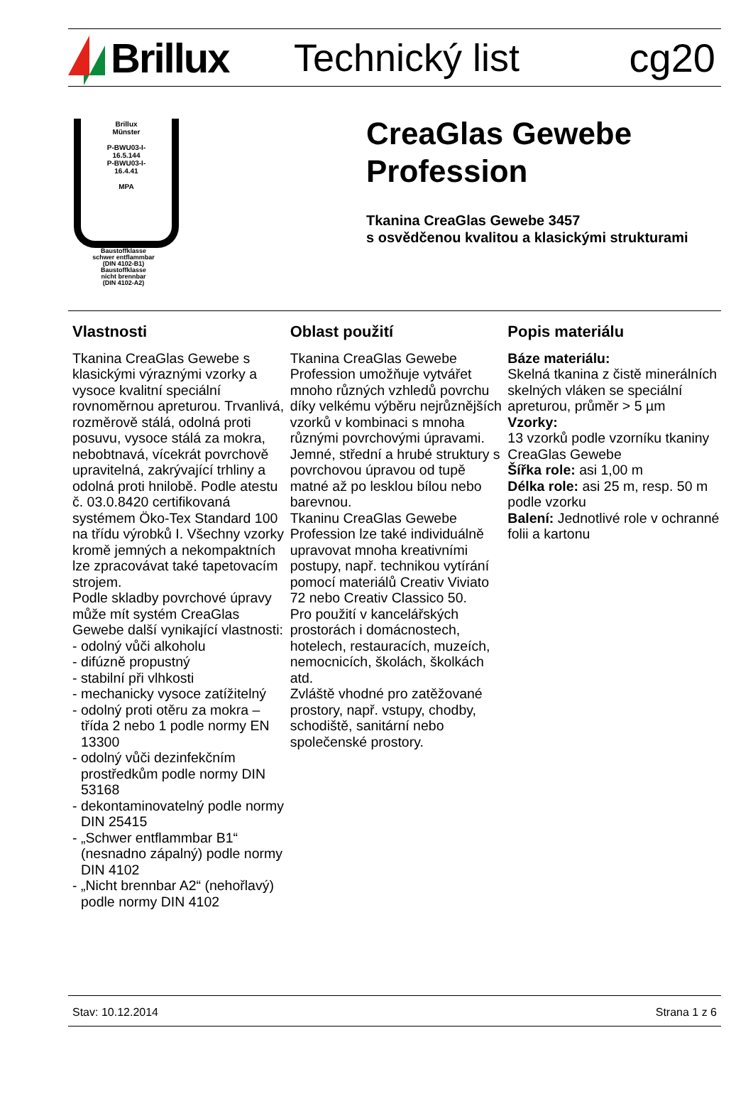Brillux Technický list cg20
Brillux
Münster
P-BWU03-I-
16.5.144
P-BWU03-I-
16.4.41
MPA
Baustoffklasse
schwer entflammbar
(DIN 4102-B1)
Baustoffklasse
nicht brennbar
(DIN 4102-A2)
CreaGlas Gewebe
Profession
Tkanina CreaGlas Gewebe 3457
s osvědčenou kvalitou a klasickými strukturami
Vlastnosti
Tkanina CreaGlas Gewebe s klasickými výraznými vzorky a vysoce kvalitní speciální rovnoměrnou apreturou. Trvanlivá, rozměrově stálá, odolná proti posuvu, vysoce stálá za mokra, nebobtnavá, vícekrát povrchově upravitelná, zakrývající trhliny a odolná proti hnilobě. Podle atestu č. 03.0.8420 certifikovaná systémem Öko-Tex Standard 100 na třídu výrobků I. Všechny vzorky kromě jemných a nekompaktních lze zpracovávat také tapetovacím strojem.
Podle skladby povrchové úpravy může mít systém CreaGlas Gewebe další vynikající vlastnosti:
- odolný vůči alkoholu
- difúzně propustný
- stabilní při vlhkosti
- mechanicky vysoce zatížitelný
- odolný proti otěru za mokra – třída 2 nebo 1 podle normy EN 13300
- odolný vůči dezinfekčním prostředkům podle normy DIN 53168
- dekontaminovatelný podle normy DIN 25415
- „Schwer entflammbar B1“ (nesnadno zápalný) podle normy DIN 4102
- „Nicht brennbar A2“ (nehořlavý) podle normy DIN 4102
Oblast použití
Tkanina CreaGlas Gewebe Profession umožňuje vytvářet mnoho různých vzhledů povrchu díky velkému výběru nejrůznějších vzorků v kombinaci s mnoha různými povrchovými úpravami.
Jemné, střední a hrubé struktury s povrchovou úpravou od tupě matné až po lesklou bílou nebo barevnou.
Tkaninu CreaGlas Gewebe Profession lze také individuálně upravovat mnoha kreativními postupy, např. technikou vytírání pomocí materiálů Creativ Viviato 72 nebo Creativ Classico 50.
Pro použití v kancelářských prostorách i domácnostech, hotelech, restauracích, muzeích, nemocnicích, školách, školkách atd.
Zvláště vhodné pro zatěžované prostory, např. vstupy, chodby, schodiště, sanitární nebo společenské prostory.
Popis materiálu
Báze materiálu:
Skelná tkanina z čistě minerálních skelných vláken se speciální apreturou, průměr > 5 µm
Vzorky:
13 vzorků podle vzorníku tkaniny CreaGlas Gewebe
Šířka role: asi 1,00 m
Délka role: asi 25 m, resp. 50 m podle vzorku
Balení: Jednotlivé role v ochranné folii a kartonu
Stav: 10.12.2014 Strana 1 z 6